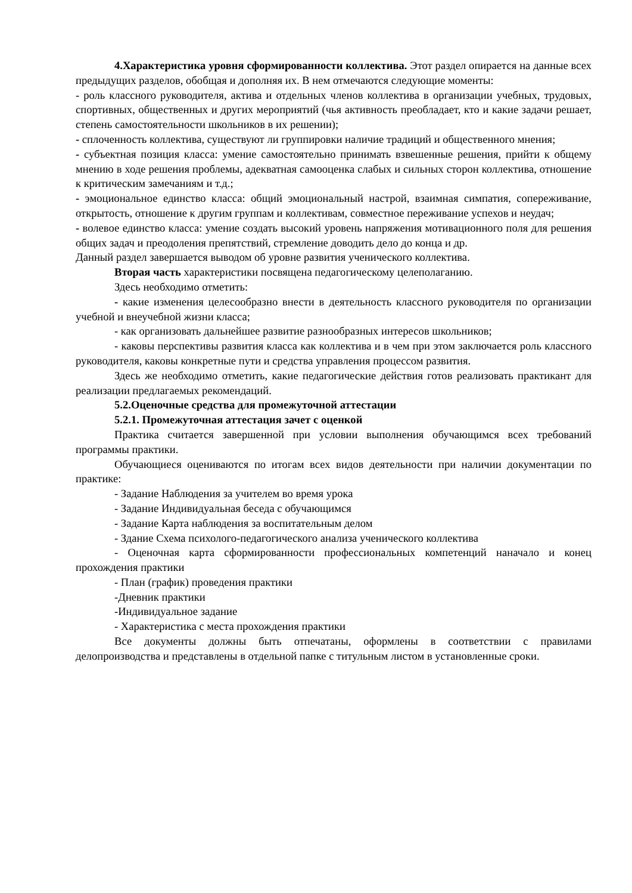4.Характеристика уровня сформированности коллектива. Этот раздел опирается на данные всех предыдущих разделов, обобщая и дополняя их. В нем отмечаются следующие моменты:
- роль классного руководителя, актива и отдельных членов коллектива в организации учебных, трудовых, спортивных, общественных и других мероприятий (чья активность преобладает, кто и какие задачи решает, степень самостоятельности школьников в их решении);
- сплоченность коллектива, существуют ли группировки наличие традиций и общественного мнения;
- субъектная позиция класса: умение самостоятельно принимать взвешенные решения, прийти к общему мнению в ходе решения проблемы, адекватная самооценка слабых и сильных сторон коллектива, отношение к критическим замечаниям и т.д.;
- эмоциональное единство класса: общий эмоциональный настрой, взаимная симпатия, сопереживание, открытость, отношение к другим группам и коллективам, совместное переживание успехов и неудач;
- волевое единство класса: умение создать высокий уровень напряжения мотивационного поля для решения общих задач и преодоления препятствий, стремление доводить дело до конца и др.
Данный раздел завершается выводом об уровне развития ученического коллектива.
Вторая часть характеристики посвящена педагогическому целеполаганию.
Здесь необходимо отметить:
- какие изменения целесообразно внести в деятельность классного руководителя по организации учебной и внеучебной жизни класса;
- как организовать дальнейшее развитие разнообразных интересов школьников;
- каковы перспективы развития класса как коллектива и в чем при этом заключается роль классного руководителя, каковы конкретные пути и средства управления процессом развития.
Здесь же необходимо отметить, какие педагогические действия готов реализовать практикант для реализации предлагаемых рекомендаций.
5.2.Оценочные средства для промежуточной аттестации
5.2.1. Промежуточная аттестация зачет с оценкой
Практика считается завершенной при условии выполнения обучающимся всех требований программы практики.
Обучающиеся оцениваются по итогам всех видов деятельности при наличии документации по практике:
- Задание Наблюдения за учителем во время урока
- Задание Индивидуальная беседа с обучающимся
- Задание Карта наблюдения за воспитательным делом
- Здание Схема психолого-педагогического анализа ученического коллектива
- Оценочная карта сформированности профессиональных компетенций наначало и конец прохождения практики
- План (график) проведения практики
-Дневник практики
-Индивидуальное задание
- Характеристика с места прохождения практики
Все документы должны быть отпечатаны, оформлены в соответствии с правилами делопроизводства и представлены в отдельной папке с титульным листом в установленные сроки.